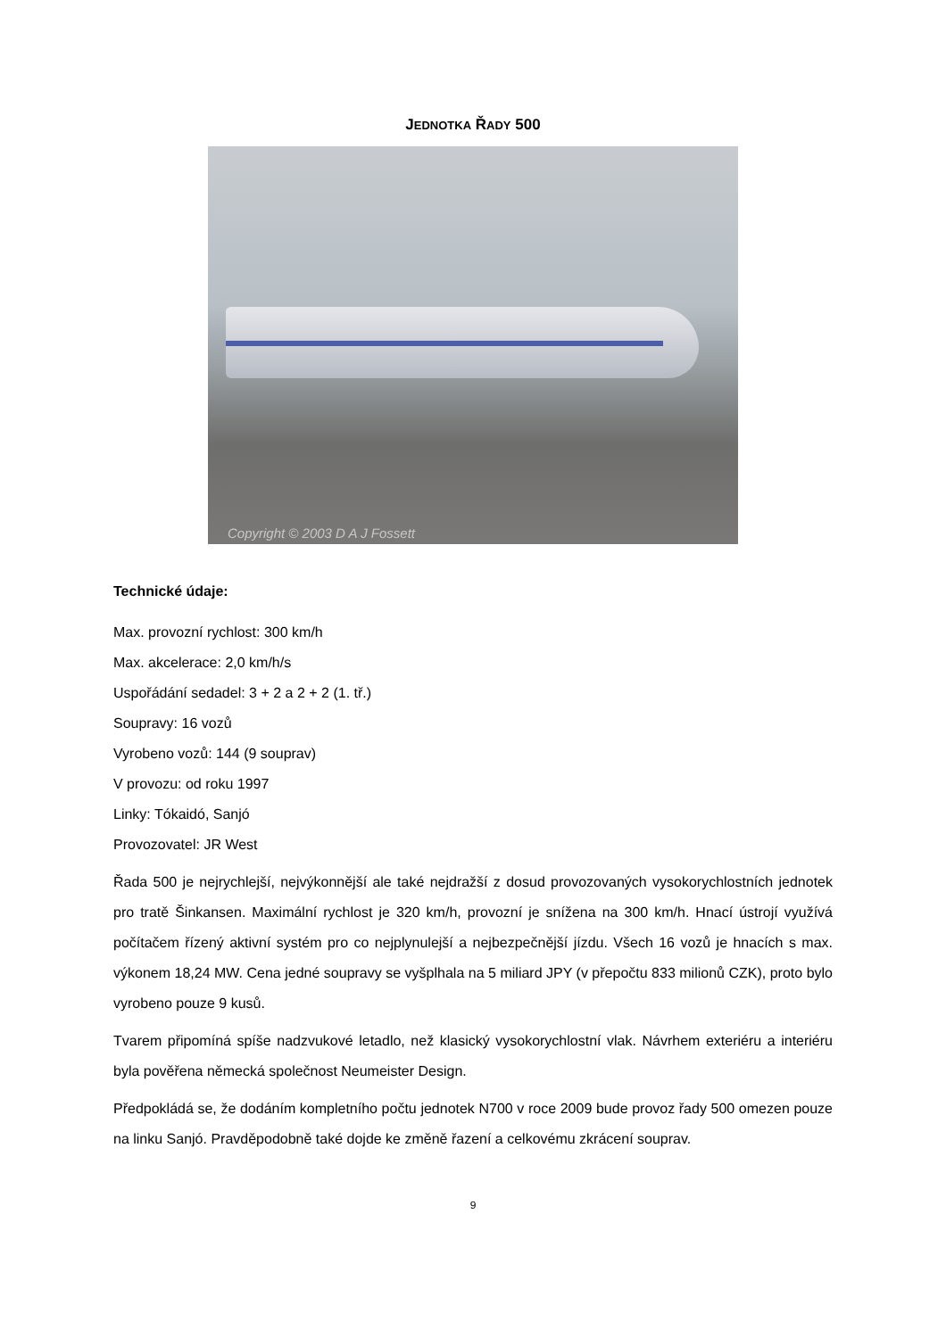JEDNOTKA ŘADY 500
Copyright © 2003 D A J Fossett
Technické údaje:
Max. provozní rychlost: 300 km/h
Max. akcelerace: 2,0 km/h/s
Uspořádání sedadel: 3 + 2 a 2 + 2 (1. tř.)
Soupravy: 16 vozů
Vyrobeno vozů: 144 (9 souprav)
V provozu: od roku 1997
Linky: Tókaidó, Sanjó
Provozovatel: JR West
Řada 500 je nejrychlejší, nejvýkonnější ale také nejdražší z dosud provozovaných vysokorychlostních jednotek pro tratě Šinkansen. Maximální rychlost je 320 km/h, provozní je snížena na 300 km/h. Hnací ústrojí využívá počítačem řízený aktivní systém pro co nejplynulejší a nejbezpečnější jízdu. Všech 16 vozů je hnacích s max. výkonem 18,24 MW. Cena jedné soupravy se vyšplhala na 5 miliard JPY (v přepočtu 833 milionů CZK), proto bylo vyrobeno pouze 9 kusů.
Tvarem připomíná spíše nadzvukové letadlo, než klasický vysokorychlostní vlak. Návrhem exteriéru a interiéru byla pověřena německá společnost Neumeister Design.
Předpokládá se, že dodáním kompletního počtu jednotek N700 v roce 2009 bude provoz řady 500 omezen pouze na linku Sanjó. Pravděpodobně také dojde ke změně řazení a celkovému zkrácení souprav.
9